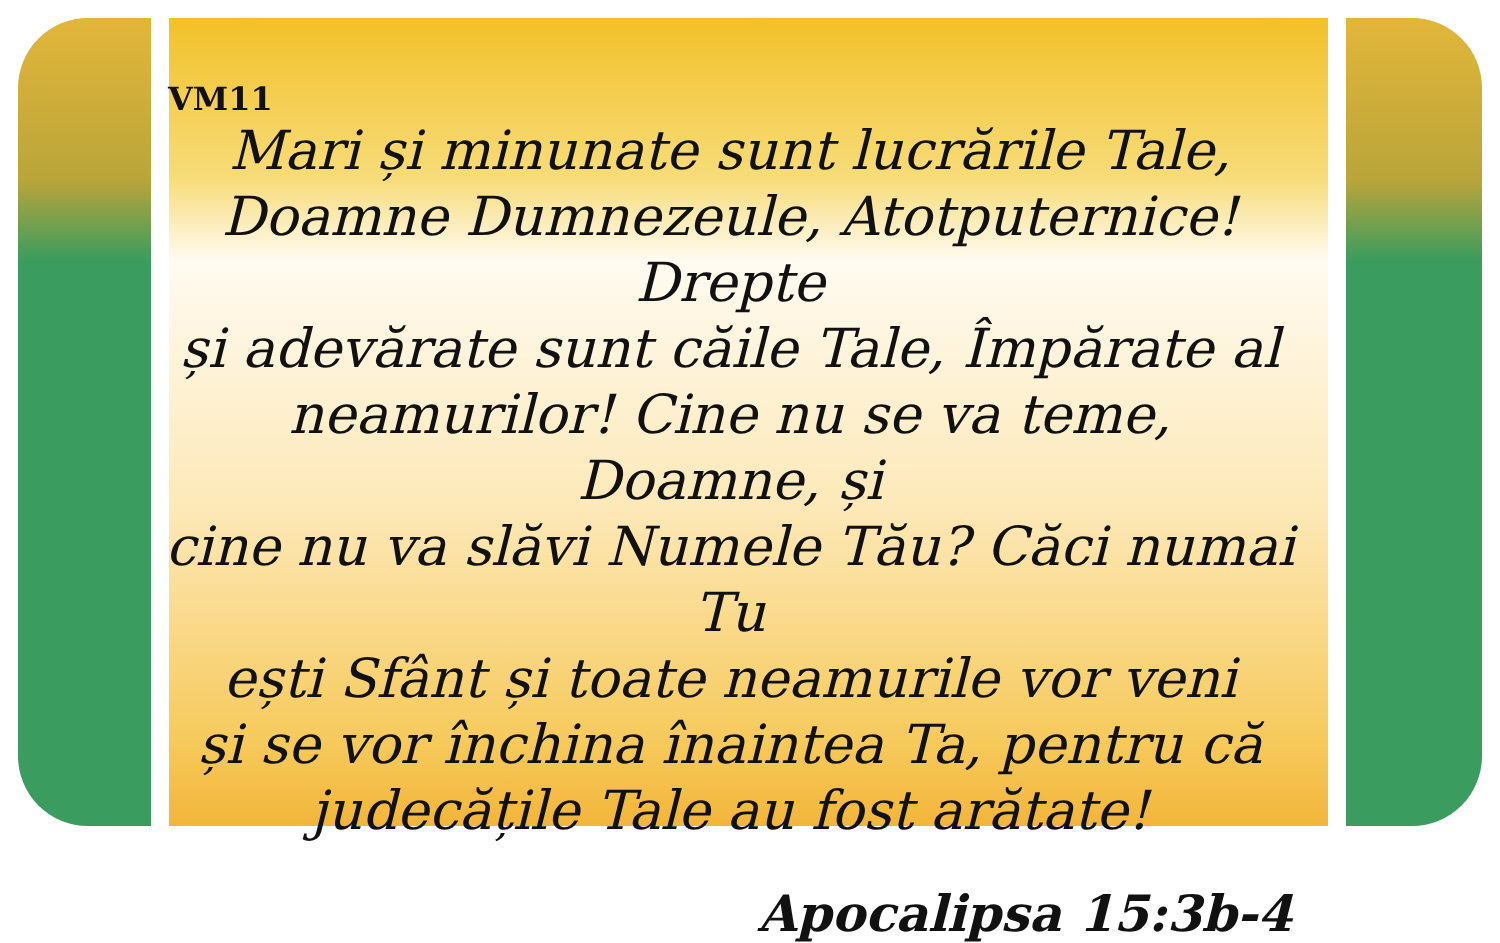VM11
Mari și minunate sunt lucrările Tale,
Doamne Dumnezeule, Atotputernice! Drepte
și adevărate sunt căile Tale, Împărate al
neamurilor! Cine nu se va teme, Doamne, și
cine nu va slăvi Numele Tău? Căci numai Tu
ești Sfânt și toate neamurile vor veni
și se vor închina înaintea Ta, pentru că
judecățile Tale au fost arătate!
Apocalipsa 15:3b-4